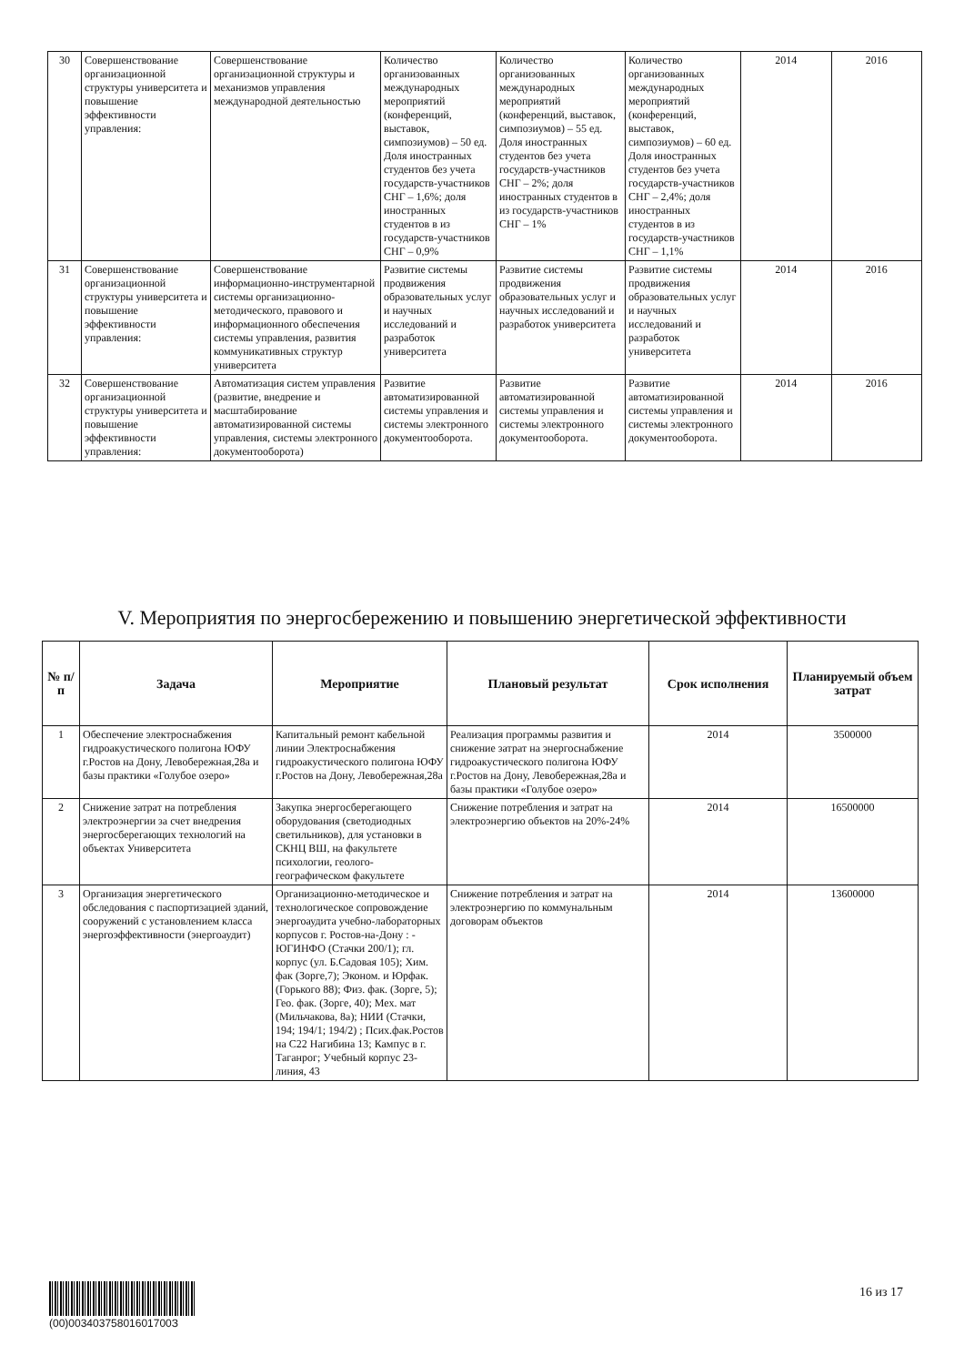| 30 | Совершенствование организационной структуры университета и повышение эффективности управления: | Совершенствование организационной структуры и механизмов управления международной деятельностью | Количество организованных международных мероприятий (конференций, выставок, симпозиумов) – 50 ед. Доля иностранных студентов без учета государств-участников СНГ – 1,6%; доля иностранных студентов в из государств-участников СНГ – 0,9% | Количество организованных международных мероприятий (конференций, выставок, симпозиумов) – 55 ед. Доля иностранных студентов без учета государств-участников СНГ – 2%; доля иностранных студентов в из государств-участников СНГ – 1% | Количество организованных международных мероприятий (конференций, выставок, симпозиумов) – 60 ед. Доля иностранных студентов без учета государств-участников СНГ – 2,4%; доля иностранных студентов в из государств-участников СНГ – 1,1% | 2014 | 2016 |
| 31 | Совершенствование организационной структуры университета и повышение эффективности управления: | Совершенствование информационно-инструментарной системы организационно-методического, правового и информационного обеспечения системы управления, развития коммуникативных структур университета | Развитие системы продвижения образовательных услуг и научных исследований и разработок университета | Развитие системы продвижения образовательных услуг и научных исследований и разработок университета | Развитие системы продвижения образовательных услуг и научных исследований и разработок университета | 2014 | 2016 |
| 32 | Совершенствование организационной структуры университета и повышение эффективности управления: | Автоматизация систем управления (развитие, внедрение и масштабирование автоматизированной системы управления, системы электронного документооборота) | Развитие автоматизированной системы управления и системы электронного документооборота. | Развитие автоматизированной системы управления и системы электронного документооборота. | Развитие автоматизированной системы управления и системы электронного документооборота. | 2014 | 2016 |
V. Мероприятия по энергосбережению и повышению энергетической эффективности
| № п/п | Задача | Мероприятие | Плановый результат | Срок исполнения | Планируемый объем затрат |
| --- | --- | --- | --- | --- | --- |
| 1 | Обеспечение электроснабжения гидроакустического полигона ЮФУ г.Ростов на Дону, Левобережная,28а и базы практики «Голубое озеро» | Капитальный ремонт кабельной линии Электроснабжения гидроакустического полигона ЮФУ г.Ростов на Дону, Левобережная,28а | Реализация программы развития и снижение затрат на энергоснабжение гидроакустического полигона ЮФУ г.Ростов на Дону, Левобережная,28а и базы практики «Голубое озеро» | 2014 | 3500000 |
| 2 | Снижение затрат на потребления электроэнергии за счет внедрения энергосберегающих технологий на объектах Университета | Закупка энергосберегающего оборудования (светодиодных светильников), для установки в СКНЦ ВШ, на факультете психологии, геолого-географическом факультете | Снижение потребления и затрат на электроэнергию объектов на 20%-24% | 2014 | 16500000 |
| 3 | Организация энергетического обследования с паспортизацией зданий, сооружений с установлением класса энергоэффективности (энергоаудит) | Организационно-методическое и технологическое сопровождение энергоаудита учебно-лабораторных корпусов г. Ростов-на-Дону : - ЮГИНФО (Стачки 200/1); гл. корпус (ул. Б.Садовая 105); Хим. фак (Зорге,7); Эконом. и Юрфак. (Горького 88); Физ. фак. (Зорге, 5); Гео. фак. (Зорге, 40); Мех. мат (Мильчакова, 8а); НИИ (Стачки, 194; 194/1; 194/2) ; Псих.фак.Ростов на С22 Нагибина 13; Кампус в г. Таганрог; Учебный корпус 23-линия, 43 | Снижение потребления и затрат на электроэнергию по коммунальным договорам объектов | 2014 | 13600000 |
(00)00340375801601700З
16 из 17